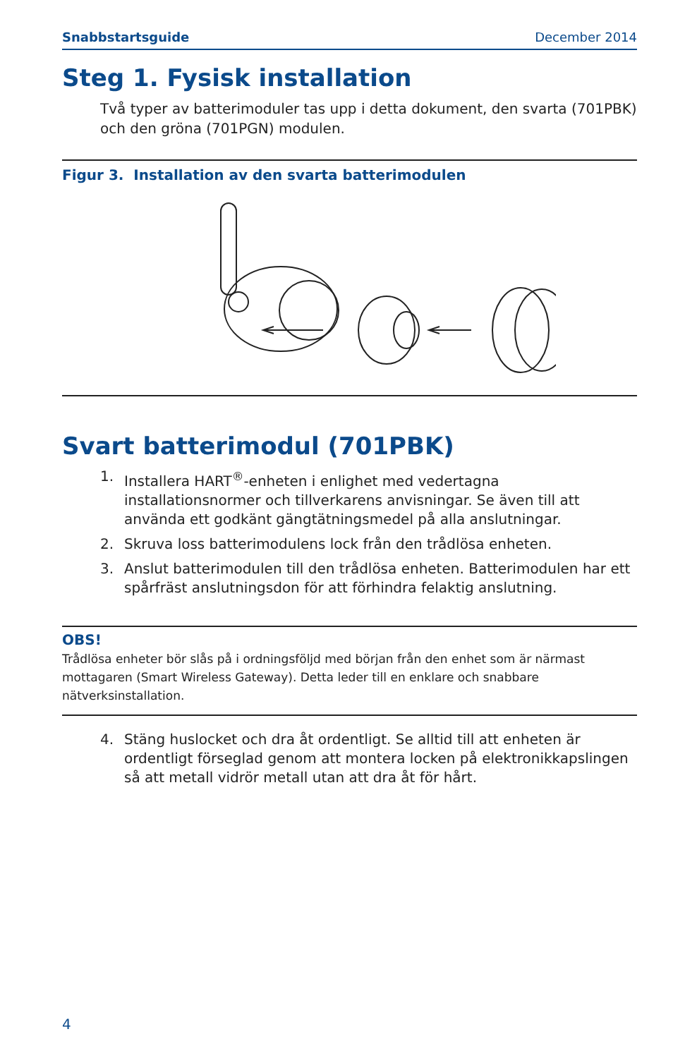Snabbstartsguide December 2014
Steg 1. Fysisk installation
Två typer av batterimoduler tas upp i detta dokument, den svarta (701PBK) och den gröna (701PGN) modulen.
Figur 3. Installation av den svarta batterimodulen
Svart batterimodul (701PBK)
1. Installera HART<sup>®</sup>-enheten i enlighet med vedertagna installationsnormer och tillverkarens anvisningar. Se även till att använda ett godkänt gängtätningsmedel på alla anslutningar.
2. Skruva loss batterimodulens lock från den trådlösa enheten.
3. Anslut batterimodulen till den trådlösa enheten. Batterimodulen har ett spårfräst anslutningsdon för att förhindra felaktig anslutning.
OBS!
Trådlösa enheter bör slås på i ordningsföljd med början från den enhet som är närmast mottagaren (Smart Wireless Gateway). Detta leder till en enklare och snabbare nätverksinstallation.
4. Stäng huslocket och dra åt ordentligt. Se alltid till att enheten är ordentligt förseglad genom att montera locken på elektronikkapslingen så att metall vidrör metall utan att dra åt för hårt.
4